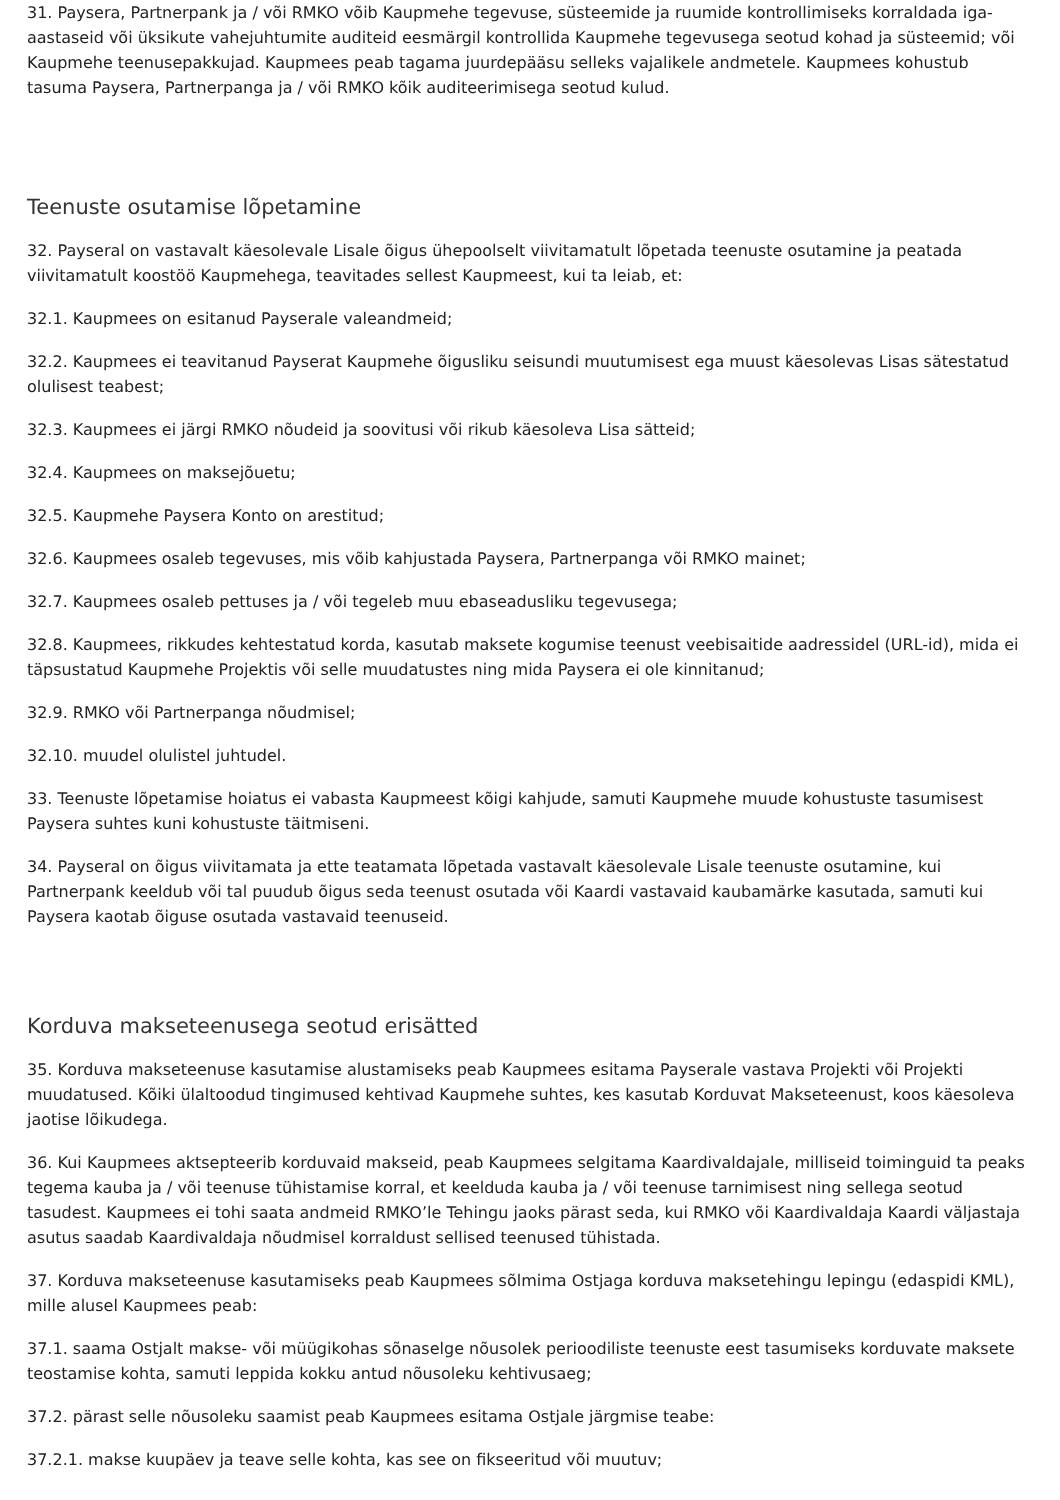31. Paysera, Partnerpank ja / või RMKO võib Kaupmehe tegevuse, süsteemide ja ruumide kontrollimiseks korraldada iga-aastaseid või üksikute vahejuhtumite auditeid eesmärgil kontrollida Kaupmehe tegevusega seotud kohad ja süsteemid; või Kaupmehe teenusepakkujad. Kaupmees peab tagama juurdepääsu selleks vajalikele andmetele. Kaupmees kohustub tasuma Paysera, Partnerpanga ja / või RMKO kõik auditeerimisega seotud kulud.
Teenuste osutamise lõpetamine
32. Payseral on vastavalt käesolevale Lisale õigus ühepoolselt viivitamatult lõpetada teenuste osutamine ja peatada viivitamatult koostöö Kaupmehega, teavitades sellest Kaupmeest, kui ta leiab, et:
32.1. Kaupmees on esitanud Payserale valeandmeid;
32.2. Kaupmees ei teavitanud Payserat Kaupmehe õigusliku seisundi muutumisest ega muust käesolevas Lisas sätestatud olulisest teabest;
32.3. Kaupmees ei järgi RMKO nõudeid ja soovitusi või rikub käesoleva Lisa sätteid;
32.4. Kaupmees on maksejõuetu;
32.5. Kaupmehe Paysera Konto on arestitud;
32.6. Kaupmees osaleb tegevuses, mis võib kahjustada Paysera, Partnerpanga või RMKO mainet;
32.7. Kaupmees osaleb pettuses ja / või tegeleb muu ebaseadusliku tegevusega;
32.8. Kaupmees, rikkudes kehtestatud korda, kasutab maksete kogumise teenust veebisaitide aadressidel (URL-id), mida ei täpsustatud Kaupmehe Projektis või selle muudatustes ning mida Paysera ei ole kinnitanud;
32.9. RMKO või Partnerpanga nõudmisel;
32.10. muudel olulistel juhtudel.
33. Teenuste lõpetamise hoiatus ei vabasta Kaupmeest kõigi kahjude, samuti Kaupmehe muude kohustuste tasumisest Paysera suhtes kuni kohustuste täitmiseni.
34. Payseral on õigus viivitamata ja ette teatamata lõpetada vastavalt käesolevale Lisale teenuste osutamine, kui Partnerpank keeldub või tal puudub õigus seda teenust osutada või Kaardi vastavaid kaubamärke kasutada, samuti kui Paysera kaotab õiguse osutada vastavaid teenuseid.
Korduva makseteenusega seotud erisätted
35. Korduva makseteenuse kasutamise alustamiseks peab Kaupmees esitama Payserale vastava Projekti või Projekti muudatused. Kõiki ülaltoodud tingimused kehtivad Kaupmehe suhtes, kes kasutab Korduvat Makseteenust, koos käesoleva jaotise lõikudega.
36. Kui Kaupmees aktsepteerib korduvaid makseid, peab Kaupmees selgitama Kaardivaldajale, milliseid toiminguid ta peaks tegema kauba ja / või teenuse tühistamise korral, et keelduda kauba ja / või teenuse tarnimisest ning sellega seotud tasudest. Kaupmees ei tohi saata andmeid RMKO’le Tehingu jaoks pärast seda, kui RMKO või Kaardivaldaja Kaardi väljastaja asutus saadab Kaardivaldaja nõudmisel korraldust sellised teenused tühistada.
37. Korduva makseteenuse kasutamiseks peab Kaupmees sõlmima Ostjaga korduva maksetehingu lepingu (edaspidi KML), mille alusel Kaupmees peab:
37.1. saama Ostjalt makse- või müügikohas sõnaselge nõusolek perioodiliste teenuste eest tasumiseks korduvate maksete teostamise kohta, samuti leppida kokku antud nõusoleku kehtivusaeg;
37.2. pärast selle nõusoleku saamist peab Kaupmees esitama Ostjale järgmise teabe:
37.2.1. makse kuupäev ja teave selle kohta, kas see on fikseeritud või muutuv;